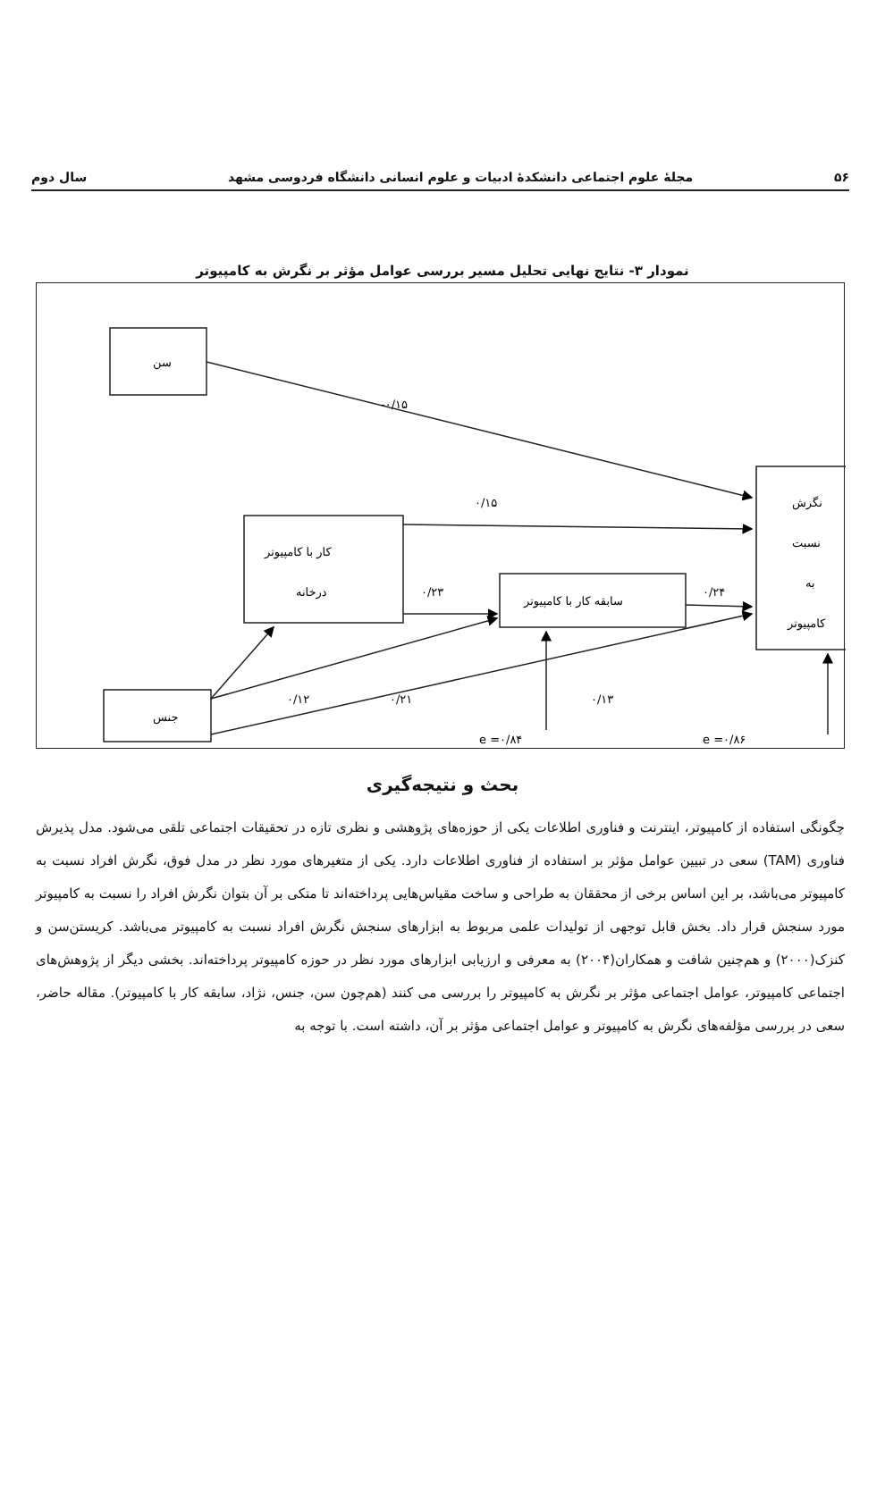۵۶ مجلهٔ علوم اجتماعی دانشکدهٔ ادبیات و علوم انسانی دانشگاه فردوسی مشهد سال دوم
نمودار ۳- نتایج نهایی تحلیل مسیر بررسی عوامل مؤثر بر نگرش به کامپیوتر
سن
جنس
کار با کامپیوتر
درخانه
سابقه کار با کامپیوتر
نگرش
نسبت
به
کامپیوتر
-۰/۱۵
۰/۱۵
۰/۲۳
۰/۲۴
۰/۱۲
۰/۲۱
۰/۱۳
e =۰/۸۴
e =۰/۸۶
بحث و نتیجه‌گیری
چگونگی استفاده از کامپیوتر، اینترنت و فناوری اطلاعات یکی از حوزه‌های پژوهشی و نظری تازه در تحقیقات اجتماعی تلقی می‌شود. مدل پذیرش فناوری (TAM) سعی در تبیین عوامل مؤثر بر استفاده از فناوری اطلاعات دارد. یکی از متغیرهای مورد نظر در مدل فوق، نگرش افراد نسبت به کامپیوتر می‌باشد، بر این اساس برخی از محققان به طراحی و ساخت مقیاس‌هایی پرداخته‌اند تا متکی بر آن بتوان نگرش افراد را نسبت به کامپیوتر مورد سنجش قرار داد. بخش قابل توجهی از تولیدات علمی مربوط به ابزارهای سنجش نگرش افراد نسبت به کامپیوتر می‌باشد. کریستن‌سن و کنزک(۲۰۰۰) و هم‌چنین شافت و همکاران(۲۰۰۴) به معرفی و ارزیابی ابزارهای مورد نظر در حوزه کامپیوتر پرداخته‌اند. بخشی دیگر از پژوهش‌های اجتماعی کامپیوتر، عوامل اجتماعی مؤثر بر نگرش به کامپیوتر را بررسی می کنند (هم‌چون سن، جنس، نژاد، سابقه کار با کامپیوتر). مقاله حاضر، سعی در بررسی مؤلفه‌های نگرش به کامپیوتر و عوامل اجتماعی مؤثر بر آن، داشته است. با توجه به